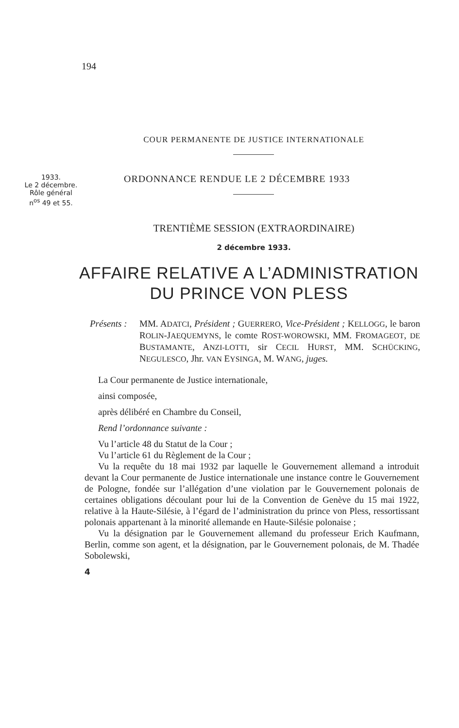194
COUR PERMANENTE DE JUSTICE INTERNATIONALE
1933.
Le 2 décembre.
Rôle général
n<sup>os</sup> 49 et 55.
ORDONNANCE RENDUE LE 2 DÉCEMBRE 1933
TRENTIÈME SESSION (EXTRAORDINAIRE)
2 décembre 1933.
AFFAIRE RELATIVE A L’ADMINISTRATION
DU PRINCE VON PLESS
Présents :
MM. ADATCI, Président ; GUERRERO, Vice-Président ; KELLOGG, le baron ROLIN-JAEQUEMYNS, le comte ROST-WOROWSKI, MM. FROMAGEOT, DE BUSTAMANTE, ANZI-LOTTI, sir CECIL HURST, MM. SCHÜCKING, NEGULESCO, Jhr. VAN EYSINGA, M. WANG, juges.
La Cour permanente de Justice internationale,
ainsi composée,
après délibéré en Chambre du Conseil,
Rend l’ordonnance suivante :
Vu l’article 48 du Statut de la Cour ;
Vu l’article 61 du Règlement de la Cour ;
Vu la requête du 18 mai 1932 par laquelle le Gouvernement allemand a introduit devant la Cour permanente de Justice internationale une instance contre le Gouvernement de Pologne, fondée sur l’allégation d’une violation par le Gouvernement polonais de certaines obligations découlant pour lui de la Convention de Genève du 15 mai 1922, relative à la Haute-Silésie, à l’égard de l’administration du prince von Pless, ressortissant polonais appartenant à la minorité allemande en Haute-Silésie polonaise ;
Vu la désignation par le Gouvernement allemand du professeur Erich Kaufmann, Berlin, comme son agent, et la désignation, par le Gouvernement polonais, de M. Thadée Sobolewski,
4